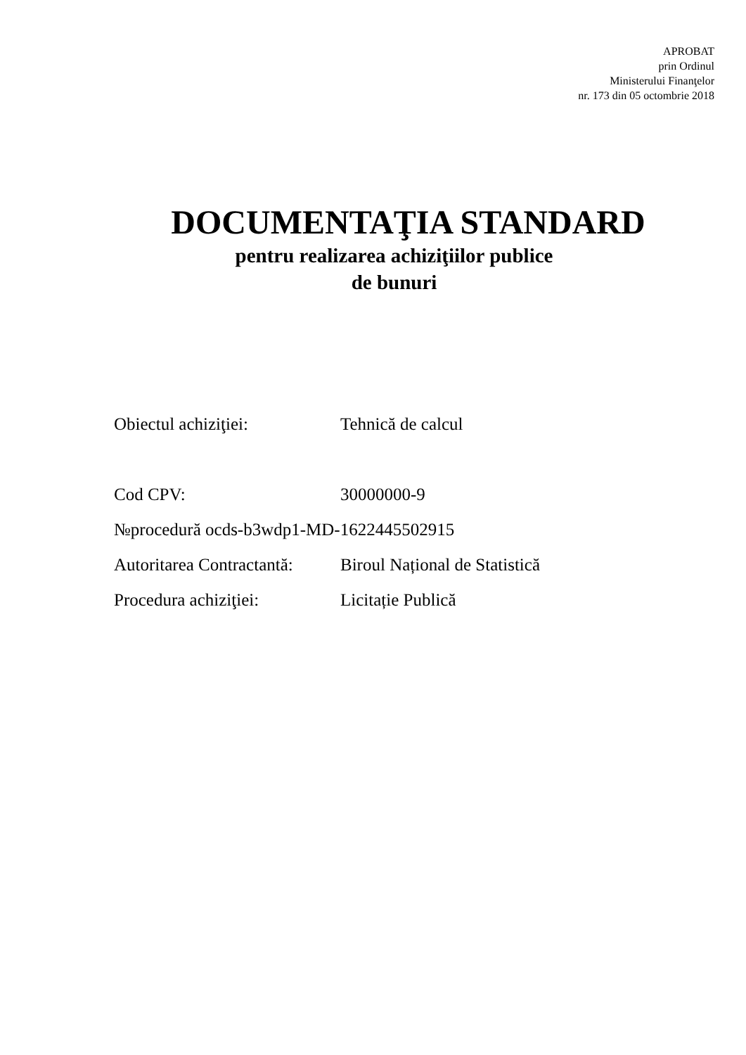APROBAT
prin Ordinul
Ministerului Finanţelor
nr. 173 din 05 octombrie 2018
DOCUMENTAŢIA STANDARD
pentru realizarea achiziţiilor publice
de bunuri
Obiectul achiziţiei: Tehnică de calcul
Cod CPV: 30000000-9
№procedură ocds-b3wdp1-MD-1622445502915
Autoritarea Contractantă: Biroul Național de Statistică
Procedura achiziţiei: Licitație Publică